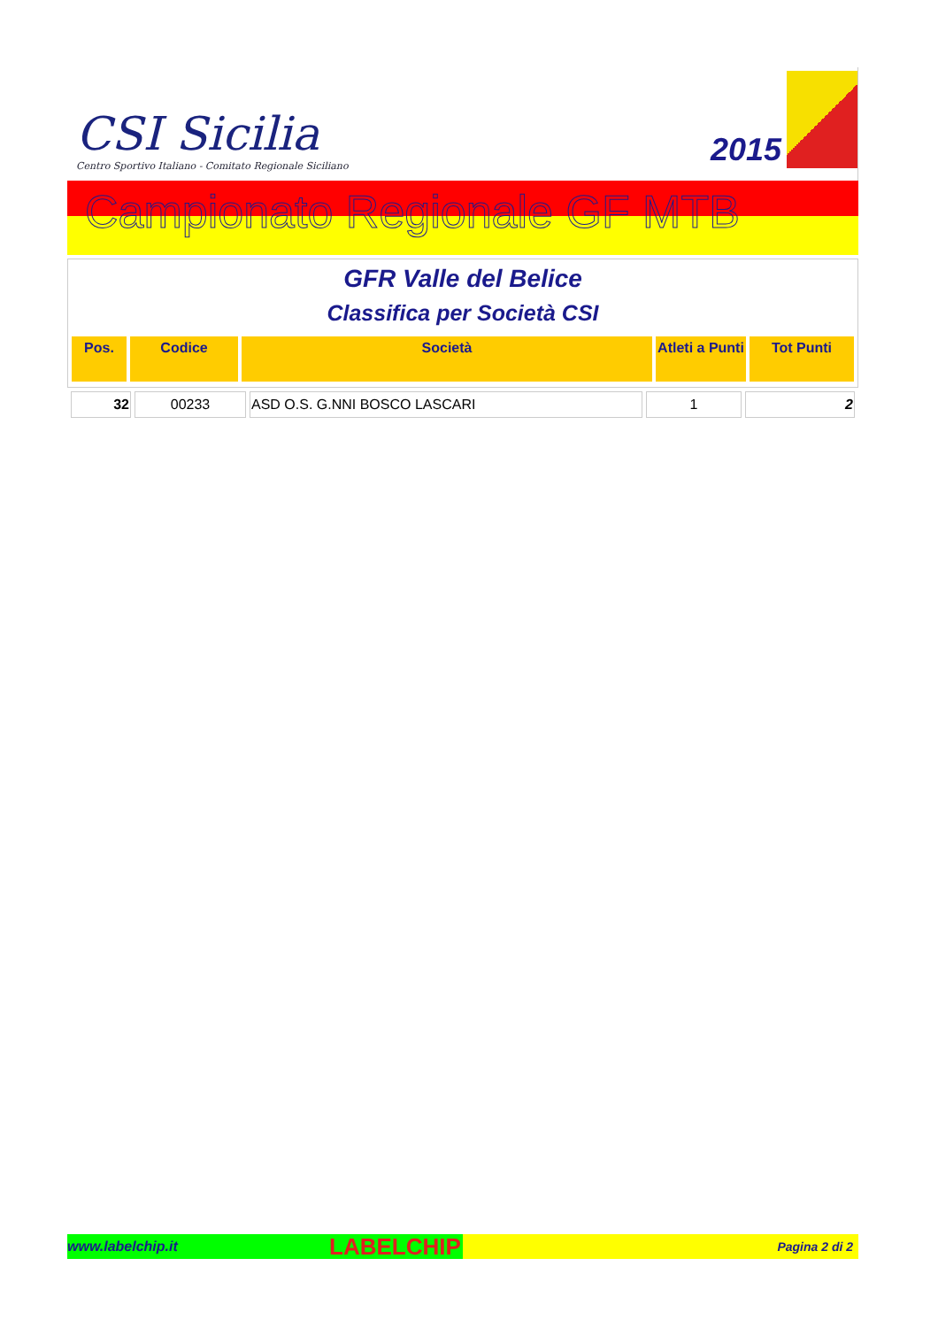CSI Sicilia
Centro Sportivo Italiano - Comitato Regionale Siciliano
2015
Campionato Regionale GF MTB
GFR Valle del Belice
Classifica per Società CSI
| Pos. | Codice | Società | Atleti a Punti | Tot Punti |
| --- | --- | --- | --- | --- |
| 32 | 00233 | ASD O.S. G.NNI BOSCO LASCARI | 1 | 2 |
www.labelchip.it LABELCHIP Pagina 2 di 2